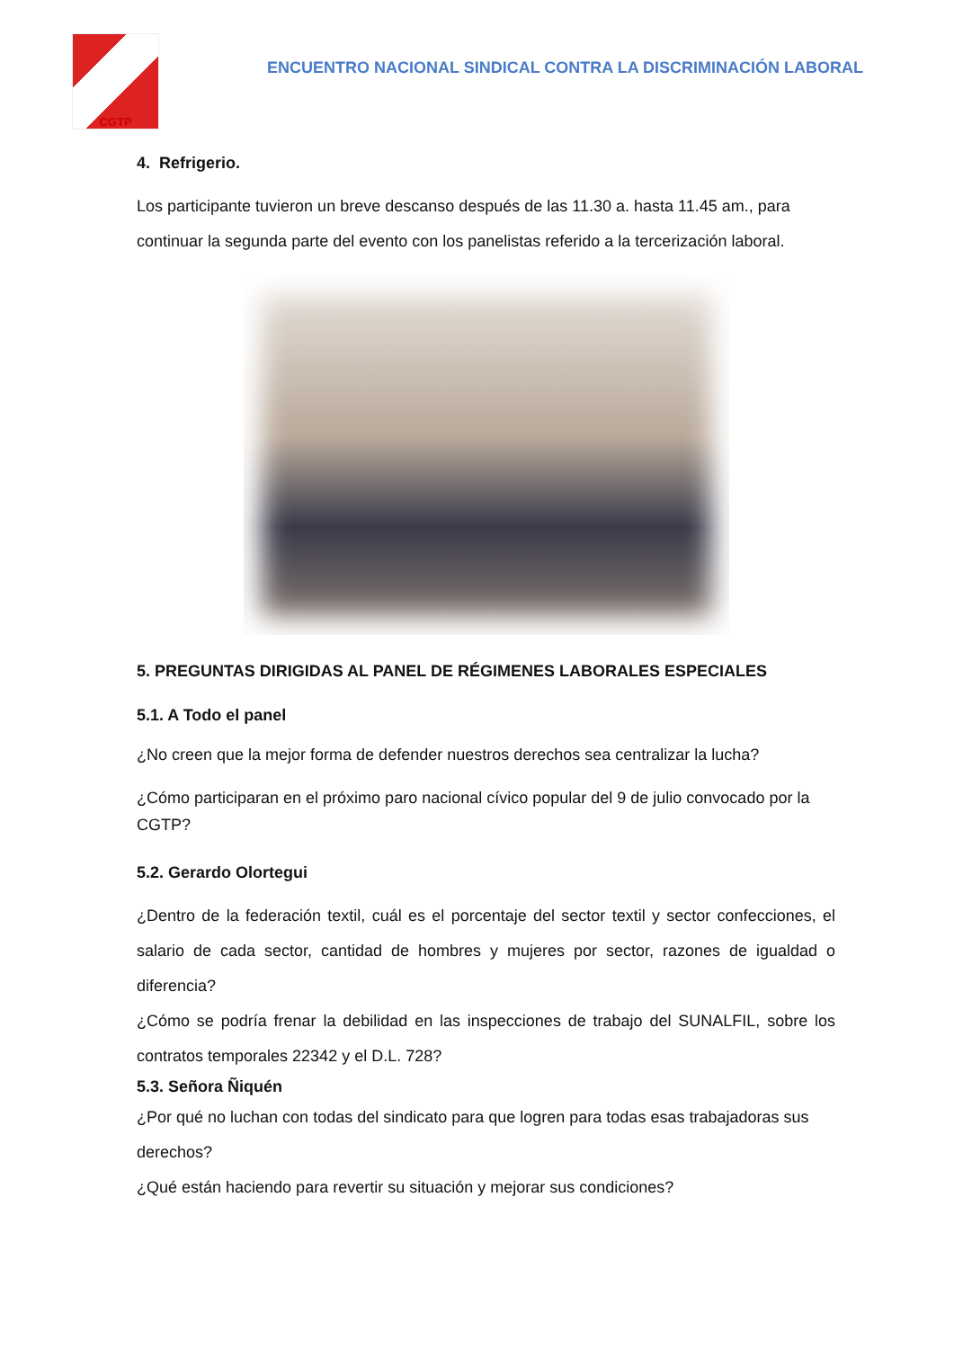CGTP
ENCUENTRO NACIONAL SINDICAL CONTRA LA DISCRIMINACIÓN LABORAL
4. Refrigerio.
Los participante tuvieron un breve descanso después de las 11.30 a. hasta 11.45 am., para continuar la segunda parte del evento con los panelistas referido a la tercerización laboral.
5. PREGUNTAS DIRIGIDAS AL PANEL DE RÉGIMENES LABORALES ESPECIALES
5.1. A Todo el panel
¿No creen que la mejor forma de defender nuestros derechos sea centralizar la lucha?
¿Cómo participaran en el próximo paro nacional cívico popular del 9 de julio convocado por la CGTP?
5.2. Gerardo Olortegui
¿Dentro de la federación textil, cuál es el porcentaje del sector textil y sector confecciones, el salario de cada sector, cantidad de hombres y mujeres por sector, razones de igualdad o diferencia?
¿Cómo se podría frenar la debilidad en las inspecciones de trabajo del SUNALFIL, sobre los contratos temporales 22342 y el D.L. 728?
5.3. Señora Ñiquén
¿Por qué no luchan con todas del sindicato para que logren para todas esas trabajadoras sus derechos?
¿Qué están haciendo para revertir su situación y mejorar sus condiciones?